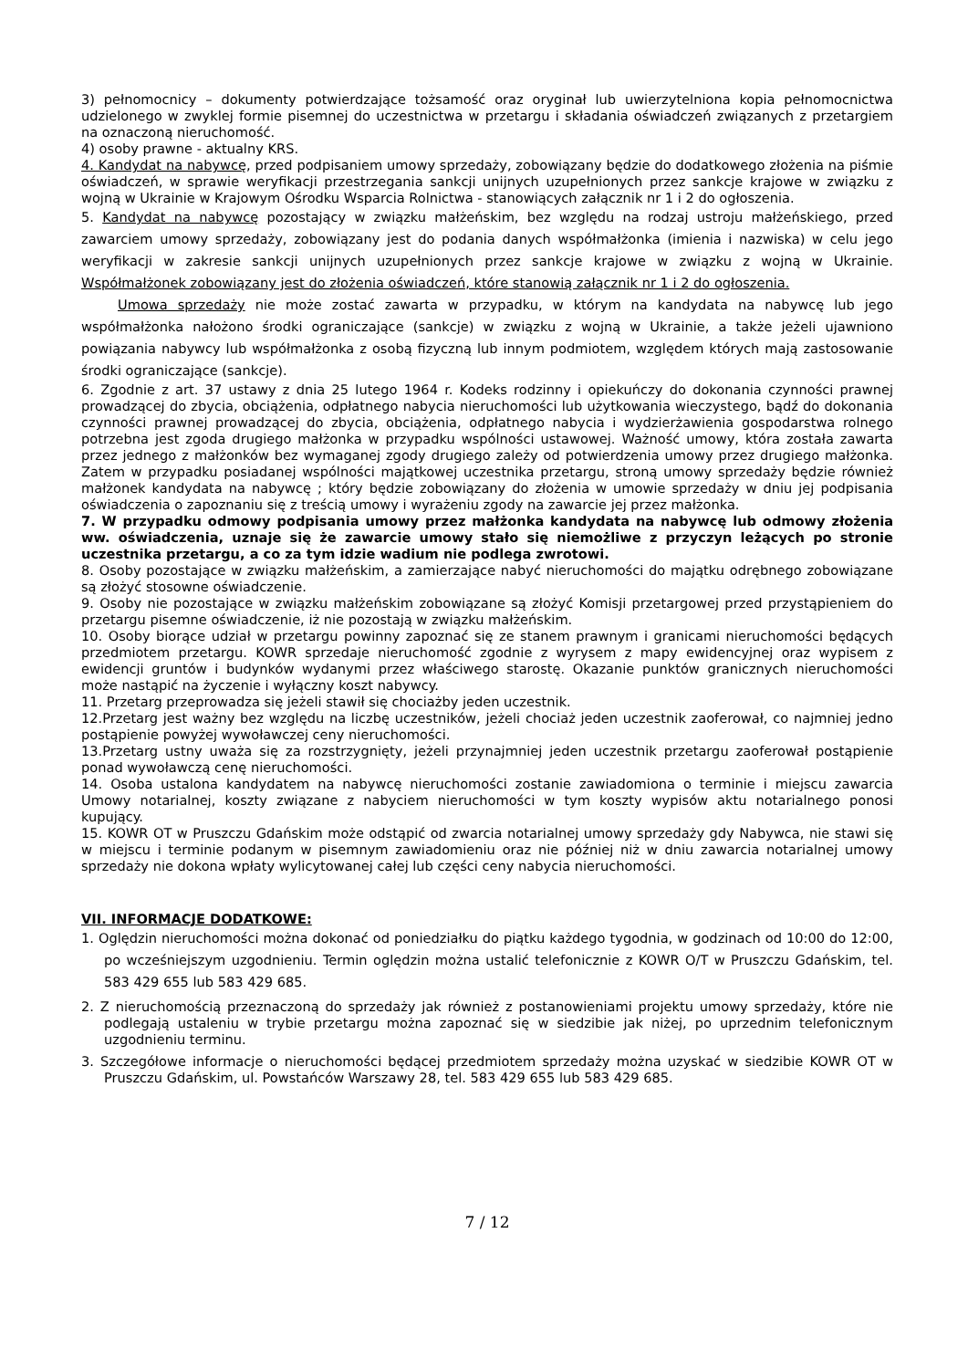3) pełnomocnicy – dokumenty potwierdzające tożsamość oraz oryginał lub uwierzytelniona kopia pełnomocnictwa udzielonego w zwyklej formie pisemnej do uczestnictwa w przetargu i składania oświadczeń związanych z przetargiem na oznaczoną nieruchomość.
4) osoby prawne - aktualny KRS.
4. Kandydat na nabywcę, przed podpisaniem umowy sprzedaży, zobowiązany będzie do dodatkowego złożenia na piśmie oświadczeń, w sprawie weryfikacji przestrzegania sankcji unijnych uzupełnionych przez sankcje krajowe w związku z wojną w Ukrainie w Krajowym Ośrodku Wsparcia Rolnictwa - stanowiących załącznik nr 1 i 2 do ogłoszenia.
5. Kandydat na nabywcę pozostający w związku małżeńskim, bez względu na rodzaj ustroju małżeńskiego, przed zawarciem umowy sprzedaży, zobowiązany jest do podania danych współmałżonka (imienia i nazwiska) w celu jego weryfikacji w zakresie sankcji unijnych uzupełnionych przez sankcje krajowe w związku z wojną w Ukrainie. Współmałżonek zobowiązany jest do złożenia oświadczeń, które stanowią załącznik nr 1 i 2 do ogłoszenia.
Umowa sprzedaży nie może zostać zawarta w przypadku, w którym na kandydata na nabywcę lub jego współmałżonka nałożono środki ograniczające (sankcje) w związku z wojną w Ukrainie, a także jeżeli ujawniono powiązania nabywcy lub współmałżonka z osobą fizyczną lub innym podmiotem, względem których mają zastosowanie środki ograniczające (sankcje).
6. Zgodnie z art. 37 ustawy z dnia 25 lutego 1964 r. Kodeks rodzinny i opiekuńczy do dokonania czynności prawnej prowadzącej do zbycia, obciążenia, odpłatnego nabycia nieruchomości lub użytkowania wieczystego, bądź do dokonania czynności prawnej prowadzącej do zbycia, obciążenia, odpłatnego nabycia i wydzierżawienia gospodarstwa rolnego potrzebna jest zgoda drugiego małżonka w przypadku wspólności ustawowej. Ważność umowy, która została zawarta przez jednego z małżonków bez wymaganej zgody drugiego zależy od potwierdzenia umowy przez drugiego małżonka. Zatem w przypadku posiadanej wspólności majątkowej uczestnika przetargu, stroną umowy sprzedaży będzie również małżonek kandydata na nabywcę ; który będzie zobowiązany do złożenia w umowie sprzedaży w dniu jej podpisania oświadczenia o zapoznaniu się z treścią umowy i wyrażeniu zgody na zawarcie jej przez małżonka.
7. W przypadku odmowy podpisania umowy przez małżonka kandydata na nabywcę lub odmowy złożenia ww. oświadczenia, uznaje się że zawarcie umowy stało się niemożliwe z przyczyn leżących po stronie uczestnika przetargu, a co za tym idzie wadium nie podlega zwrotowi.
8. Osoby pozostające w związku małżeńskim, a zamierzające nabyć nieruchomości do majątku odrębnego zobowiązane są złożyć stosowne oświadczenie.
9. Osoby nie pozostające w związku małżeńskim zobowiązane są złożyć Komisji przetargowej przed przystąpieniem do przetargu pisemne oświadczenie, iż nie pozostają w związku małżeńskim.
10. Osoby biorące udział w przetargu powinny zapoznać się ze stanem prawnym i granicami nieruchomości będących przedmiotem przetargu. KOWR sprzedaje nieruchomość zgodnie z wyrysem z mapy ewidencyjnej oraz wypisem z ewidencji gruntów i budynków wydanymi przez właściwego starostę. Okazanie punktów granicznych nieruchomości może nastąpić na życzenie i wyłączny koszt nabywcy.
11. Przetarg przeprowadza się jeżeli stawił się chociażby jeden uczestnik.
12.Przetarg jest ważny bez względu na liczbę uczestników, jeżeli chociaż jeden uczestnik zaoferował, co najmniej jedno postąpienie powyżej wywoławczej ceny nieruchomości.
13.Przetarg ustny uważa się za rozstrzygnięty, jeżeli przynajmniej jeden uczestnik przetargu zaoferował postąpienie ponad wywoławczą cenę nieruchomości.
14. Osoba ustalona kandydatem na nabywcę nieruchomości zostanie zawiadomiona o terminie i miejscu zawarcia Umowy notarialnej, koszty związane z nabyciem nieruchomości w tym koszty wypisów aktu notarialnego ponosi kupujący.
15. KOWR OT w Pruszczu Gdańskim może odstąpić od zwarcia notarialnej umowy sprzedaży gdy Nabywca, nie stawi się w miejscu i terminie podanym w pisemnym zawiadomieniu oraz nie później niż w dniu zawarcia notarialnej umowy sprzedaży nie dokona wpłaty wylicytowanej całej lub części ceny nabycia nieruchomości.
VII. INFORMACJE DODATKOWE:
1. Oględzin nieruchomości można dokonać od poniedziałku do piątku każdego tygodnia, w godzinach od 10:00 do 12:00, po wcześniejszym uzgodnieniu. Termin oględzin można ustalić telefonicznie z KOWR O/T w Pruszczu Gdańskim, tel. 583 429 655 lub 583 429 685.
2. Z nieruchomością przeznaczoną do sprzedaży jak również z postanowieniami projektu umowy sprzedaży, które nie podlegają ustaleniu w trybie przetargu można zapoznać się w siedzibie jak niżej, po uprzednim telefonicznym uzgodnieniu terminu.
3. Szczegółowe informacje o nieruchomości będącej przedmiotem sprzedaży można uzyskać w siedzibie KOWR OT w Pruszczu Gdańskim, ul. Powstańców Warszawy 28, tel. 583 429 655 lub 583 429 685.
7 / 12